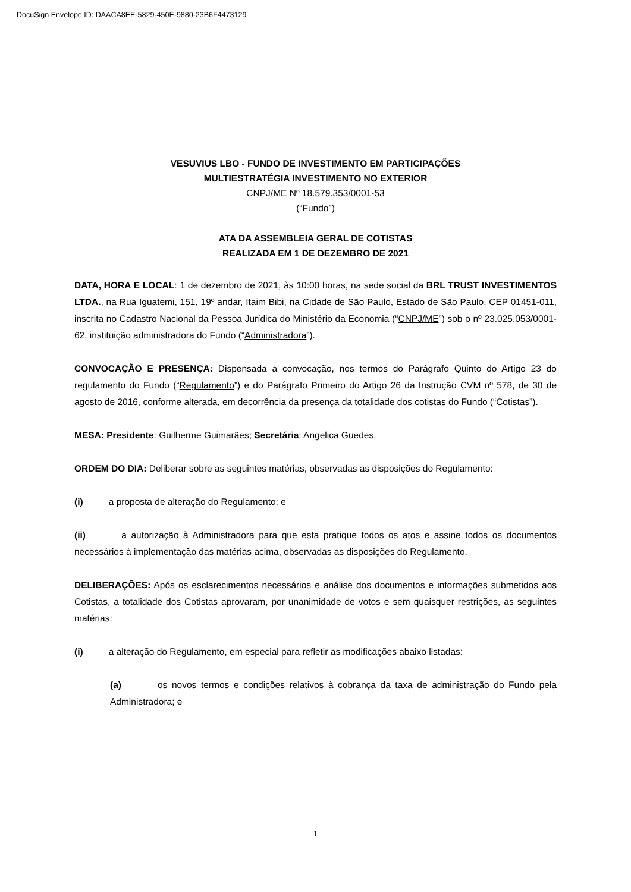DocuSign Envelope ID: DAACA8EE-5829-450E-9880-23B6F4473129
VESUVIUS LBO - FUNDO DE INVESTIMENTO EM PARTICIPAÇÕES
MULTIESTRATÉGIA INVESTIMENTO NO EXTERIOR
CNPJ/ME Nº 18.579.353/0001-53
(“Fundo”)
ATA DA ASSEMBLEIA GERAL DE COTISTAS
REALIZADA EM 1 DE DEZEMBRO DE 2021
DATA, HORA E LOCAL: 1 de dezembro de 2021, às 10:00 horas, na sede social da BRL TRUST INVESTIMENTOS LTDA., na Rua Iguatemi, 151, 19º andar, Itaim Bibi, na Cidade de São Paulo, Estado de São Paulo, CEP 01451-011, inscrita no Cadastro Nacional da Pessoa Jurídica do Ministério da Economia (“CNPJ/ME”) sob o nº 23.025.053/0001-62, instituição administradora do Fundo (“Administradora”).
CONVOCAÇÃO E PRESENÇA: Dispensada a convocação, nos termos do Parágrafo Quinto do Artigo 23 do regulamento do Fundo (“Regulamento”) e do Parágrafo Primeiro do Artigo 26 da Instrução CVM nº 578, de 30 de agosto de 2016, conforme alterada, em decorrência da presença da totalidade dos cotistas do Fundo (“Cotistas”).
MESA: Presidente: Guilherme Guimarães; Secretária: Angelica Guedes.
ORDEM DO DIA: Deliberar sobre as seguintes matérias, observadas as disposições do Regulamento:
(i) a proposta de alteração do Regulamento; e
(ii) a autorização à Administradora para que esta pratique todos os atos e assine todos os documentos necessários à implementação das matérias acima, observadas as disposições do Regulamento.
DELIBERAÇÕES: Após os esclarecimentos necessários e análise dos documentos e informações submetidos aos Cotistas, a totalidade dos Cotistas aprovaram, por unanimidade de votos e sem quaisquer restrições, as seguintes matérias:
(i) a alteração do Regulamento, em especial para refletir as modificações abaixo listadas:
(a) os novos termos e condições relativos à cobrança da taxa de administração do Fundo pela Administradora; e
1